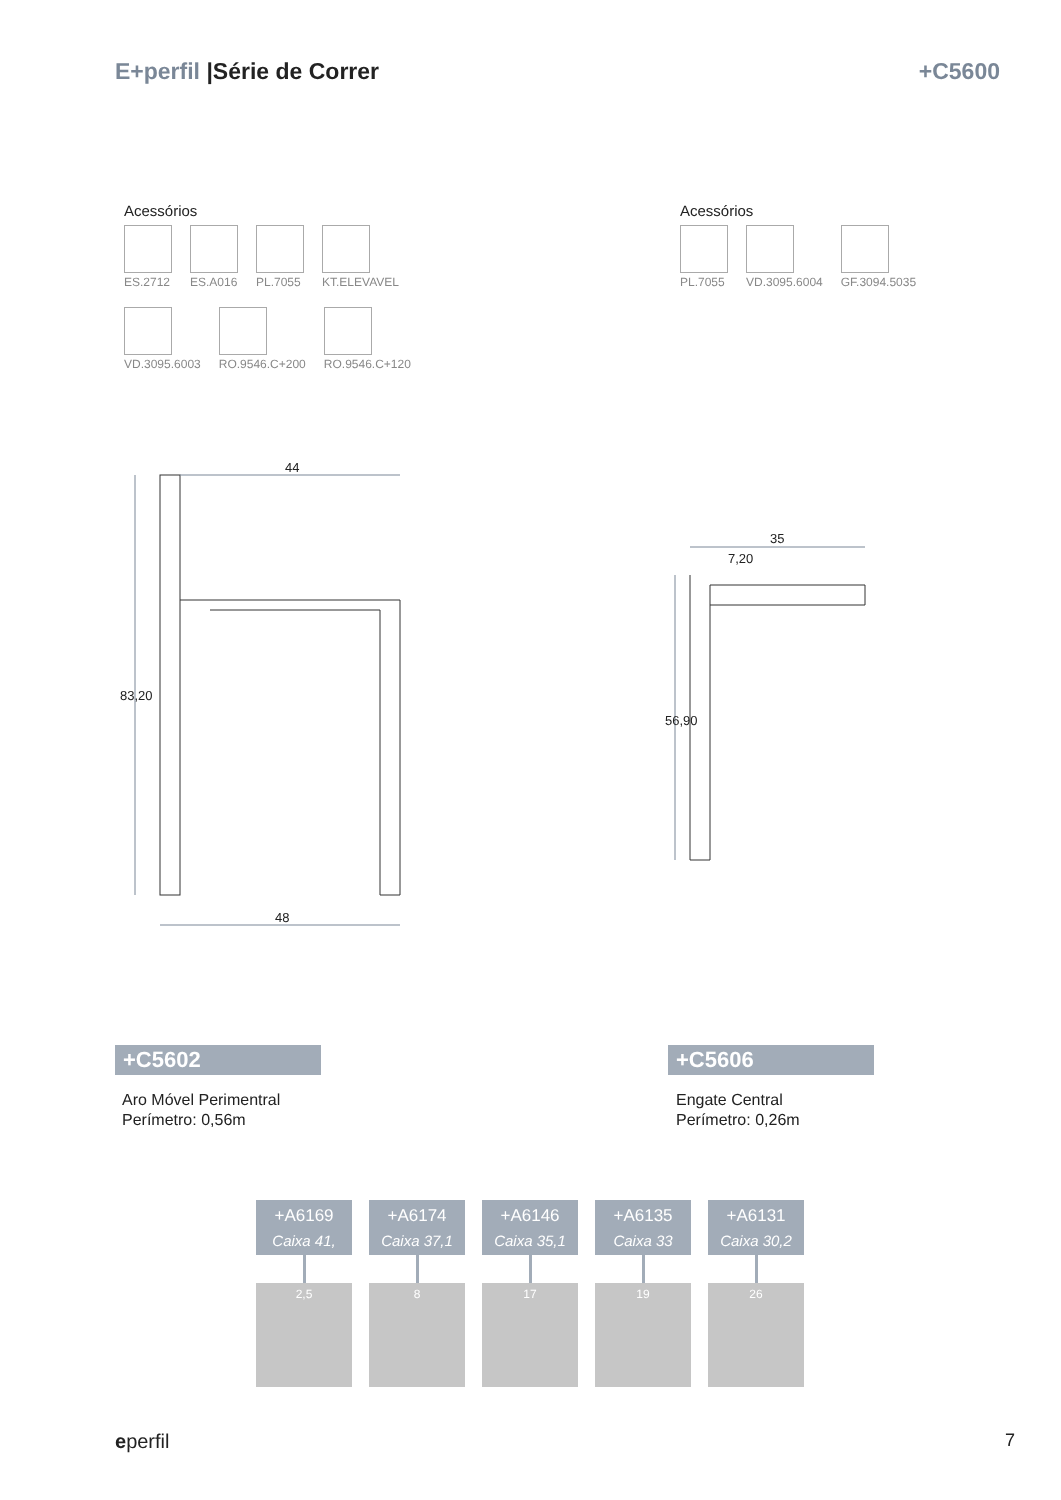E+perfil |Série de Correr +C5600
Acessórios
ES.2712
ES.A016
PL.7055
KT.ELEVAVEL
VD.3095.6003
RO.9546.C+200
RO.9546.C+120
Acessórios
PL.7055
VD.3095.6004
GF.3094.5035
44
48
83,20
35
7,20
56,90
+C5602
Aro Móvel Perimentral
Perímetro: 0,56m
+C5606
Engate Central
Perímetro: 0,26m
+A6169
Caixa 41,
2,5
+A6174
Caixa 37,1
8
+A6146
Caixa 35,1
17
+A6135
Caixa 33
19
+A6131
Caixa 30,2
26
eperfil 7